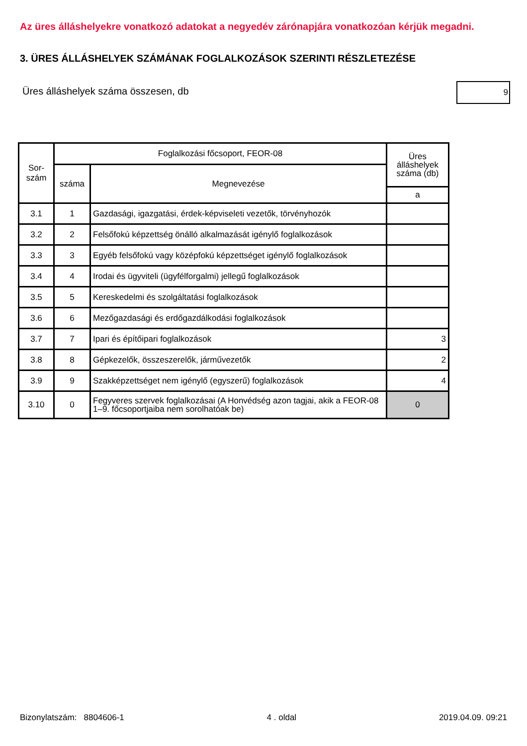Az üres álláshelyekre vonatkozó adatokat a negyedév zárónapjára vonatkozóan kérjük megadni.
3. ÜRES ÁLLÁSHELYEK SZÁMÁNAK FOGLALKOZÁSOK SZERINTI RÉSZLETEZÉSE
Üres álláshelyek száma összesen, db
9
| Sor- szám | Foglalkozási főcsoport, FEOR-08 | | Üres álláshelyek száma (db) |
| --- | --- | --- | --- |
| | száma | Megnevezése | |
| | | | a |
| 3.1 | 1 | Gazdasági, igazgatási, érdek-képviseleti vezetők, törvényhozók | |
| 3.2 | 2 | Felsőfokú képzettség önálló alkalmazását igénylő foglalkozások | |
| 3.3 | 3 | Egyéb felsőfokú vagy középfokú képzettséget igénylő foglalkozások | |
| 3.4 | 4 | Irodai és ügyviteli (ügyfélforgalmi) jellegű foglalkozások | |
| 3.5 | 5 | Kereskedelmi és szolgáltatási foglalkozások | |
| 3.6 | 6 | Mezőgazdasági és erdőgazdálkodási foglalkozások | |
| 3.7 | 7 | Ipari és építőipari foglalkozások | 3 |
| 3.8 | 8 | Gépkezelők, összeszerelők, járművezetők | 2 |
| 3.9 | 9 | Szakképzettséget nem igénylő (egyszerű) foglalkozások | 4 |
| 3.10 | 0 | Fegyveres szervek foglalkozásai (A Honvédség azon tagjai, akik a FEOR-08 1–9. főcsoportjaiba nem sorolhatóak be) | 0 |
Bizonylatszám: 8804606-1 4 . oldal 2019.04.09. 09:21